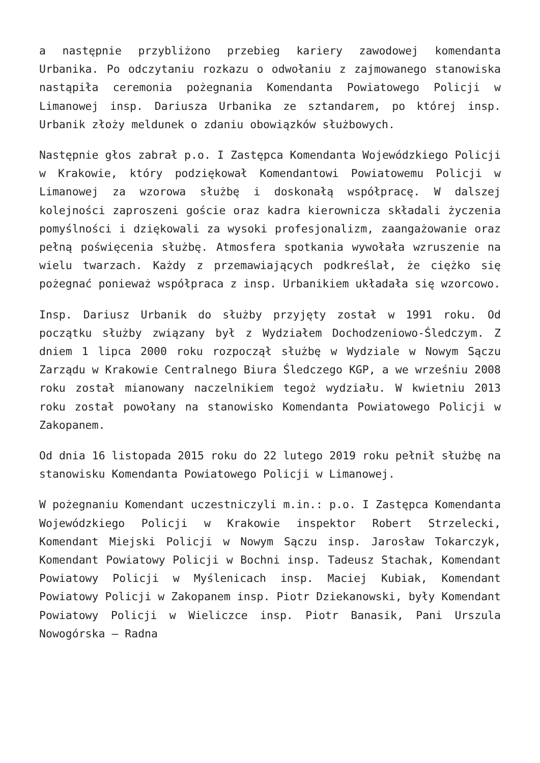a następnie przybliżono przebieg kariery zawodowej komendanta Urbanika. Po odczytaniu rozkazu o odwołaniu z zajmowanego stanowiska nastąpiła ceremonia pożegnania Komendanta Powiatowego Policji w Limanowej insp. Dariusza Urbanika ze sztandarem, po której insp. Urbanik złoży meldunek o zdaniu obowiązków służbowych.
Następnie głos zabrał p.o. I Zastępca Komendanta Wojewódzkiego Policji w Krakowie, który podziękował Komendantowi Powiatowemu Policji w Limanowej za wzorowa służbę i doskonałą współpracę. W dalszej kolejności zaproszeni goście oraz kadra kierownicza składali życzenia pomyślności i dziękowali za wysoki profesjonalizm, zaangażowanie oraz pełną poświęcenia służbę. Atmosfera spotkania wywołała wzruszenie na wielu twarzach. Każdy z przemawiających podkreślał, że ciężko się pożegnać ponieważ współpraca z insp. Urbanikiem układała się wzorcowo.
Insp. Dariusz Urbanik do służby przyjęty został w 1991 roku. Od początku służby związany był z Wydziałem Dochodzeniowo-Śledczym. Z dniem 1 lipca 2000 roku rozpoczął służbę w Wydziale w Nowym Sączu Zarządu w Krakowie Centralnego Biura Śledczego KGP, a we wrześniu 2008 roku został mianowany naczelnikiem tegoż wydziału. W kwietniu 2013 roku został powołany na stanowisko Komendanta Powiatowego Policji w Zakopanem.
Od dnia 16 listopada 2015 roku do 22 lutego 2019 roku pełnił służbę na stanowisku Komendanta Powiatowego Policji w Limanowej.
W pożegnaniu Komendant uczestniczyli m.in.: p.o. I Zastępca Komendanta Wojewódzkiego Policji w Krakowie inspektor Robert Strzelecki, Komendant Miejski Policji w Nowym Sączu insp. Jarosław Tokarczyk, Komendant Powiatowy Policji w Bochni insp. Tadeusz Stachak, Komendant Powiatowy Policji w Myślenicach insp. Maciej Kubiak, Komendant Powiatowy Policji w Zakopanem insp. Piotr Dziekanowski, były Komendant Powiatowy Policji w Wieliczce insp. Piotr Banasik, Pani Urszula Nowogórska – Radna